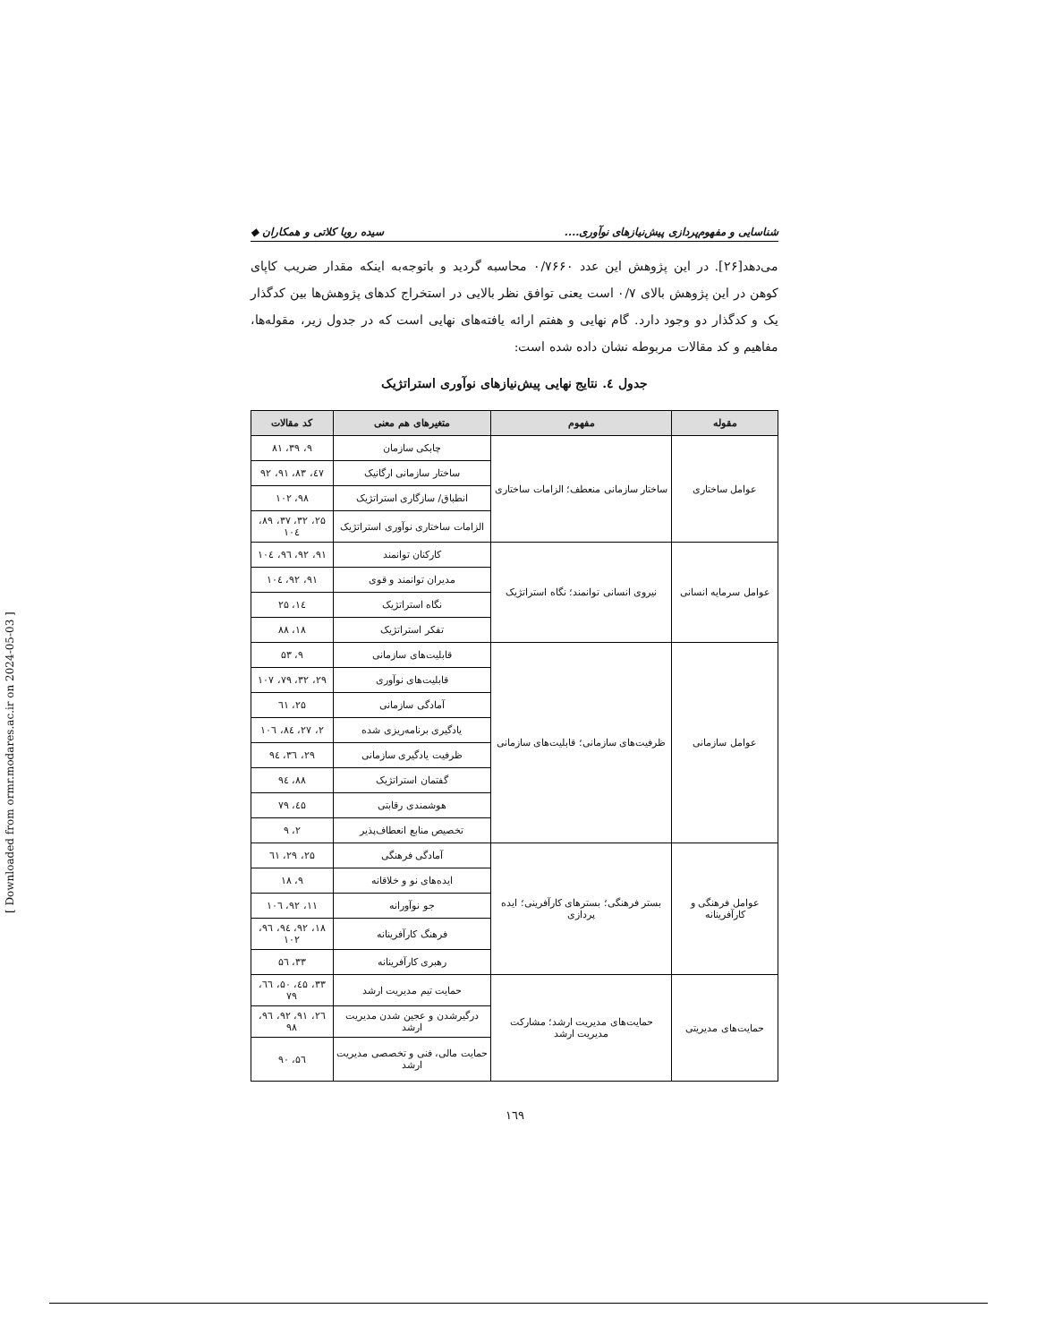شناسایی و مفهوم‌پردازی پیش‌نیازهای نوآوری.... سیده رویا کلاتی و همکاران ◆
می‌دهد[۲۶]. در این پژوهش این عدد ۰/۷۶۶۰ محاسبه گردید و باتوجه‌به اینکه مقدار ضریب کاپای کوهن در این پژوهش بالای ۰/۷ است یعنی توافق نظر بالایی در استخراج کدهای پژوهش‌ها بین کدگذار یک و کدگذار دو وجود دارد. گام نهایی و هفتم ارائه یافته‌های نهایی است که در جدول زیر، مقوله‌ها، مفاهیم و کد مقالات مربوطه نشان داده شده است:
جدول ٤. نتایج نهایی پیش‌نیازهای نوآوری استراتژیک
| مقوله | مفهوم | متغیرهای هم معنی | کد مقالات |
| --- | --- | --- | --- |
| عوامل ساختاری | ساختار سازمانی منعطف؛ الزامات ساختاری | چابکی سازمان | ۹، ۳۹، ۸۱ |
| | | ساختار سازمانی ارگانیک | ٤۷، ۸۳، ۹۱، ۹۲ |
| | | انطباق/ سازگاری استراتژیک | ۹۸، ۱۰۲ |
| | | الزامات ساختاری نوآوری استراتژیک | ۲۵، ۳۲، ۳۷، ۸۹، ۱۰٤ |
| عوامل سرمایه انسانی | نیروی انسانی توانمند؛ نگاه استراتژیک | کارکنان توانمند | ۹۱، ۹۲، ۹٦، ۱۰٤ |
| | | مدیران توانمند و قوی | ۹۱، ۹۲، ۱۰٤ |
| | | نگاه استراتژیک | ۱٤، ۲۵ |
| | | تفکر استراتژیک | ۱۸، ۸۸ |
| عوامل سازمانی | ظرفیت‌های سازمانی؛ قابلیت‌های سازمانی | قابلیت‌های سازمانی | ۹، ۵۳ |
| | | قابلیت‌های نوآوری | ۲۹، ۳۲، ۷۹، ۱۰۷ |
| | | آمادگی سازمانی | ۲۵، ٦۱ |
| | | یادگیری برنامه‌ریزی شده | ۲، ۲۷، ۸٤، ۱۰٦ |
| | | ظرفیت یادگیری سازمانی | ۲۹، ۳٦، ۹٤ |
| | | گفتمان استراتژیک | ۸۸، ۹٤ |
| | | هوشمندی رقابتی | ٤۵، ۷۹ |
| | | تخصیص منابع انعطاف‌پذیر | ۲، ۹ |
| عوامل فرهنگی و کارآفرینانه | بستر فرهنگی؛ بسترهای کارآفرینی؛ ایده پردازی | آمادگی فرهنگی | ۲۵، ۲۹، ٦۱ |
| | | ایده‌های نو و خلاقانه | ۹، ۱۸ |
| | | جو نوآورانه | ۱۱، ۹۲، ۱۰٦ |
| | | فرهنگ کارآفرینانه | ۱۸، ۹۲، ۹٤، ۹٦، ۱۰۲ |
| | | رهبری کارآفرینانه | ۳۳، ۵٦ |
| حمایت‌های مدیریتی | حمایت‌های مدیریت ارشد؛ مشارکت مدیریت ارشد | حمایت تیم مدیریت ارشد | ۳۳، ٤۵، ۵۰، ٦٦، ۷۹ |
| | | درگیرشدن و عجین شدن مدیریت ارشد | ۲٦، ۹۱، ۹۲، ۹٦، ۹۸ |
| | | حمایت مالی، فنی و تخصصی مدیریت ارشد | ۵٦، ۹۰ |
۱٦۹
[ Downloaded from ormr.modares.ac.ir on 2024-05-03 ]